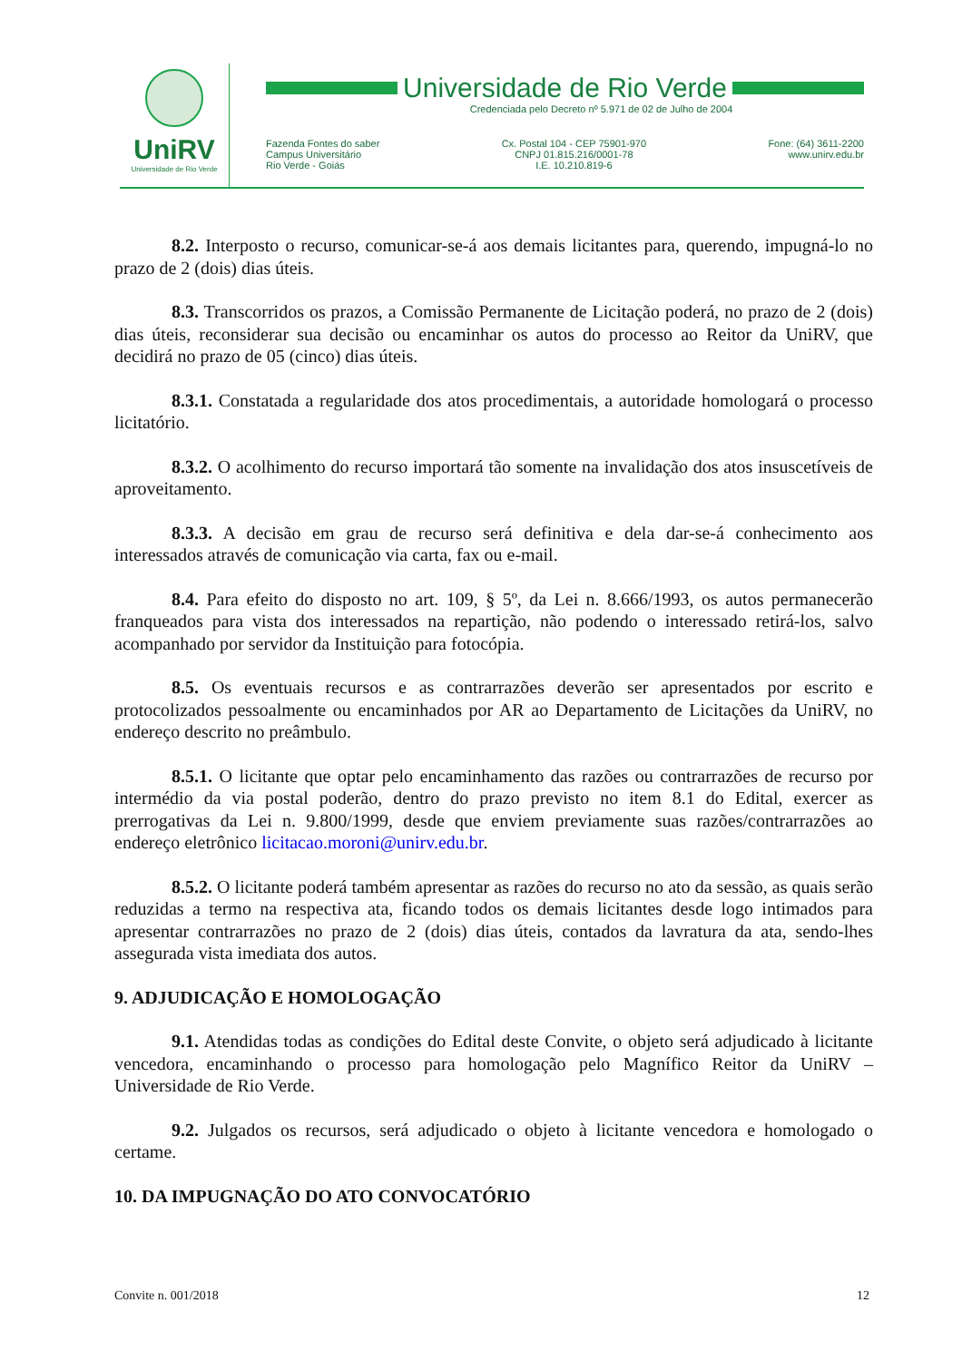UniRV
Universidade de Rio Verde
Universidade de Rio Verde
Credenciada pelo Decreto nº 5.971 de 02 de Julho de 2004
Fazenda Fontes do saber
Campus Universitário
Rio Verde - Goiás
Cx. Postal 104 - CEP 75901-970
CNPJ 01.815.216/0001-78
I.E. 10.210.819-6
Fone: (64) 3611-2200
www.unirv.edu.br
8.2. Interposto o recurso, comunicar-se-á aos demais licitantes para, querendo, impugná-lo no prazo de 2 (dois) dias úteis.
8.3. Transcorridos os prazos, a Comissão Permanente de Licitação poderá, no prazo de 2 (dois) dias úteis, reconsiderar sua decisão ou encaminhar os autos do processo ao Reitor da UniRV, que decidirá no prazo de 05 (cinco) dias úteis.
8.3.1. Constatada a regularidade dos atos procedimentais, a autoridade homologará o processo licitatório.
8.3.2. O acolhimento do recurso importará tão somente na invalidação dos atos insuscetíveis de aproveitamento.
8.3.3. A decisão em grau de recurso será definitiva e dela dar-se-á conhecimento aos interessados através de comunicação via carta, fax ou e-mail.
8.4. Para efeito do disposto no art. 109, § 5º, da Lei n. 8.666/1993, os autos permanecerão franqueados para vista dos interessados na repartição, não podendo o interessado retirá-los, salvo acompanhado por servidor da Instituição para fotocópia.
8.5. Os eventuais recursos e as contrarrazões deverão ser apresentados por escrito e protocolizados pessoalmente ou encaminhados por AR ao Departamento de Licitações da UniRV, no endereço descrito no preâmbulo.
8.5.1. O licitante que optar pelo encaminhamento das razões ou contrarrazões de recurso por intermédio da via postal poderão, dentro do prazo previsto no item 8.1 do Edital, exercer as prerrogativas da Lei n. 9.800/1999, desde que enviem previamente suas razões/contrarrazões ao endereço eletrônico licitacao.moroni@unirv.edu.br.
8.5.2. O licitante poderá também apresentar as razões do recurso no ato da sessão, as quais serão reduzidas a termo na respectiva ata, ficando todos os demais licitantes desde logo intimados para apresentar contrarrazões no prazo de 2 (dois) dias úteis, contados da lavratura da ata, sendo-lhes assegurada vista imediata dos autos.
9. ADJUDICAÇÃO E HOMOLOGAÇÃO
9.1. Atendidas todas as condições do Edital deste Convite, o objeto será adjudicado à licitante vencedora, encaminhando o processo para homologação pelo Magnífico Reitor da UniRV – Universidade de Rio Verde.
9.2. Julgados os recursos, será adjudicado o objeto à licitante vencedora e homologado o certame.
10. DA IMPUGNAÇÃO DO ATO CONVOCATÓRIO
Convite n. 001/2018 12